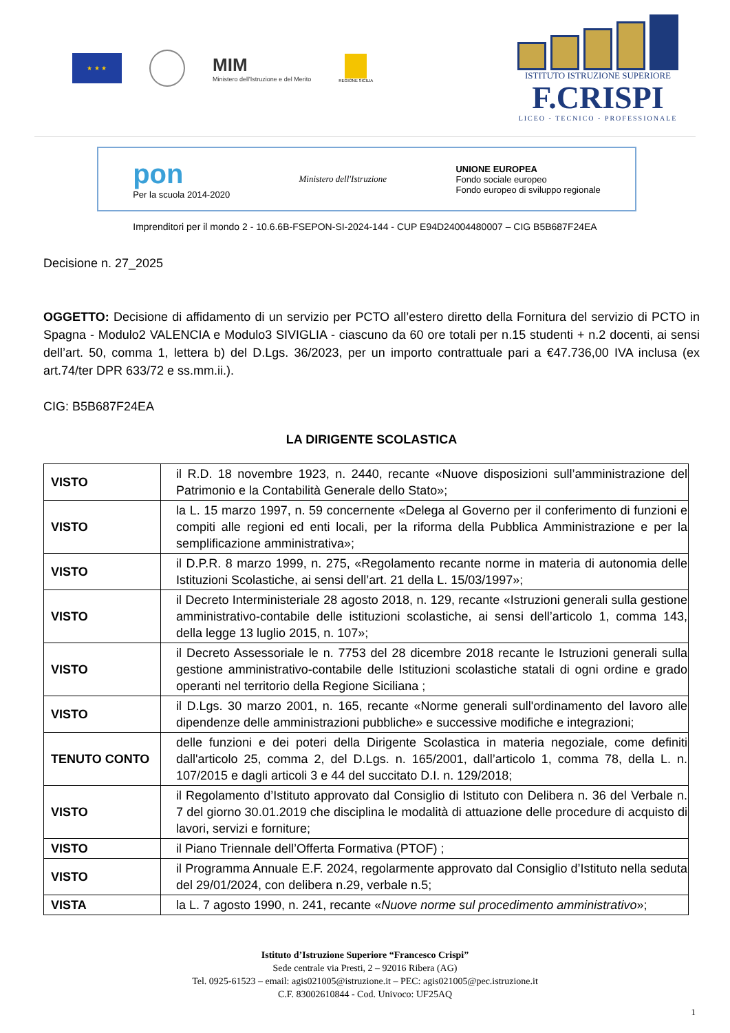★ ★ ★
MIM
Ministero dell'Istruzione e del Merito
REGIONE SICILIA
ISTITUTO ISTRUZIONE SUPERIORE
F.CRISPI
LICEO - TECNICO - PROFESSIONALE
pon
Per la scuola 2014-2020
Ministero dell'Istruzione
UNIONE EUROPEA
Fondo sociale europeo
Fondo europeo di sviluppo regionale
Imprenditori per il mondo 2 - 10.6.6B-FSEPON-SI-2024-144 - CUP E94D24004480007 – CIG B5B687F24EA
Decisione n. 27_2025
OGGETTO: Decisione di affidamento di un servizio per PCTO all’estero diretto della Fornitura del servizio di PCTO in Spagna - Modulo2 VALENCIA e Modulo3 SIVIGLIA - ciascuno da 60 ore totali per n.15 studenti + n.2 docenti, ai sensi dell’art. 50, comma 1, lettera b) del D.Lgs. 36/2023, per un importo contrattuale pari a €47.736,00 IVA inclusa (ex art.74/ter DPR 633/72 e ss.mm.ii.).
CIG: B5B687F24EA
LA DIRIGENTE SCOLASTICA
| VISTO | il R.D. 18 novembre 1923, n. 2440, recante «Nuove disposizioni sull’amministrazione del Patrimonio e la Contabilità Generale dello Stato»; |
| VISTO | la L. 15 marzo 1997, n. 59 concernente «Delega al Governo per il conferimento di funzioni e compiti alle regioni ed enti locali, per la riforma della Pubblica Amministrazione e per la semplificazione amministrativa»; |
| VISTO | il D.P.R. 8 marzo 1999, n. 275, «Regolamento recante norme in materia di autonomia delle Istituzioni Scolastiche, ai sensi dell’art. 21 della L. 15/03/1997»; |
| VISTO | il Decreto Interministeriale 28 agosto 2018, n. 129, recante «Istruzioni generali sulla gestione amministrativo-contabile delle istituzioni scolastiche, ai sensi dell’articolo 1, comma 143, della legge 13 luglio 2015, n. 107»; |
| VISTO | il Decreto Assessoriale le n. 7753 del 28 dicembre 2018 recante le Istruzioni generali sulla gestione amministrativo-contabile delle Istituzioni scolastiche statali di ogni ordine e grado operanti nel territorio della Regione Siciliana ; |
| VISTO | il D.Lgs. 30 marzo 2001, n. 165, recante «Norme generali sull'ordinamento del lavoro alle dipendenze delle amministrazioni pubbliche» e successive modifiche e integrazioni; |
| TENUTO CONTO | delle funzioni e dei poteri della Dirigente Scolastica in materia negoziale, come definiti dall'articolo 25, comma 2, del D.Lgs. n. 165/2001, dall’articolo 1, comma 78, della L. n. 107/2015 e dagli articoli 3 e 44 del succitato D.I. n. 129/2018; |
| VISTO | il Regolamento d’Istituto approvato dal Consiglio di Istituto con Delibera n. 36 del Verbale n. 7 del giorno 30.01.2019 che disciplina le modalità di attuazione delle procedure di acquisto di lavori, servizi e forniture; |
| VISTO | il Piano Triennale dell’Offerta Formativa (PTOF) ; |
| VISTO | il Programma Annuale E.F. 2024, regolarmente approvato dal Consiglio d’Istituto nella seduta del 29/01/2024, con delibera n.29, verbale n.5; |
| VISTA | la L. 7 agosto 1990, n. 241, recante « Nuove norme sul procedimento amministrativo »; |
Istituto d’Istruzione Superiore “Francesco Crispi”
Sede centrale via Presti, 2 – 92016 Ribera (AG)
Tel. 0925-61523 – email: agis021005@istruzione.it – PEC: agis021005@pec.istruzione.it
C.F. 83002610844 - Cod. Univoco: UF25AQ
1